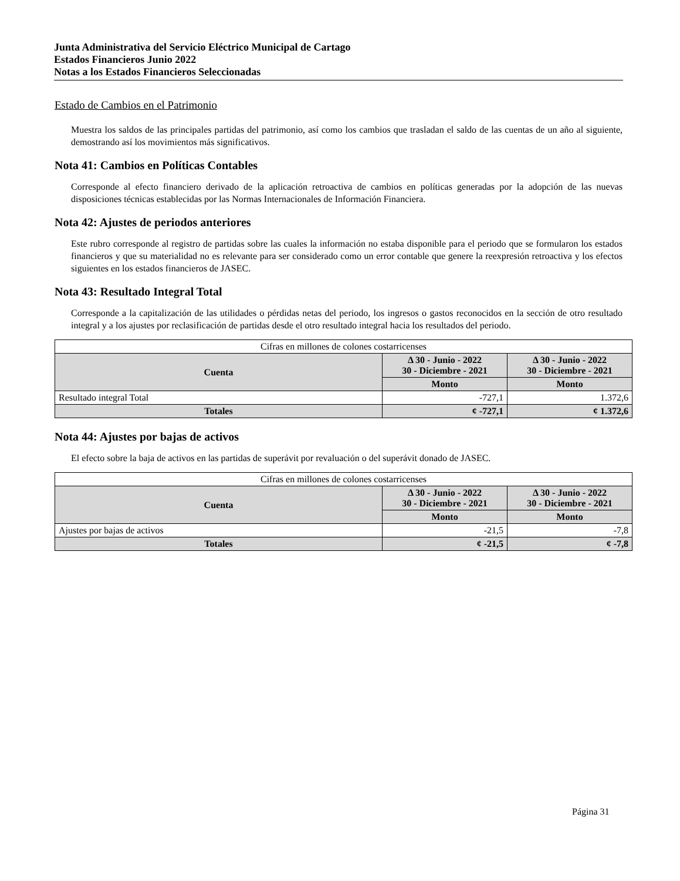Junta Administrativa del Servicio Eléctrico Municipal de Cartago
Estados Financieros Junio 2022
Notas a los Estados Financieros Seleccionadas
Estado de Cambios en el Patrimonio
Muestra los saldos de las principales partidas del patrimonio, así como los cambios que trasladan el saldo de las cuentas de un año al siguiente, demostrando así los movimientos más significativos.
Nota 41: Cambios en Políticas Contables
Corresponde al efecto financiero derivado de la aplicación retroactiva de cambios en políticas generadas por la adopción de las nuevas disposiciones técnicas establecidas por las Normas Internacionales de Información Financiera.
Nota 42: Ajustes de periodos anteriores
Este rubro corresponde al registro de partidas sobre las cuales la información no estaba disponible para el periodo que se formularon los estados financieros y que su materialidad no es relevante para ser considerado como un error contable que genere la reexpresión retroactiva y los efectos siguientes en los estados financieros de JASEC.
Nota 43: Resultado Integral Total
Corresponde a la capitalización de las utilidades o pérdidas netas del periodo, los ingresos o gastos reconocidos en la sección de otro resultado integral y a los ajustes por reclasificación de partidas desde el otro resultado integral hacia los resultados del periodo.
| Cifras en millones de colones costarricenses | | |
| Cuenta | Δ 30 - Junio - 2022 30 - Diciembre - 2021 | Δ 30 - Junio - 2022 30 - Diciembre - 2021 |
| | Monto | Monto |
| Resultado integral Total | -727,1 | 1.372,6 |
| Totales | ¢ -727,1 | ¢ 1.372,6 |
Nota 44: Ajustes por bajas de activos
El efecto sobre la baja de activos en las partidas de superávit por revaluación o del superávit donado de JASEC.
| Cifras en millones de colones costarricenses | | |
| Cuenta | Δ 30 - Junio - 2022 30 - Diciembre - 2021 | Δ 30 - Junio - 2022 30 - Diciembre - 2021 |
| | Monto | Monto |
| Ajustes por bajas de activos | -21,5 | -7,8 |
| Totales | ¢ -21,5 | ¢ -7,8 |
Página 31